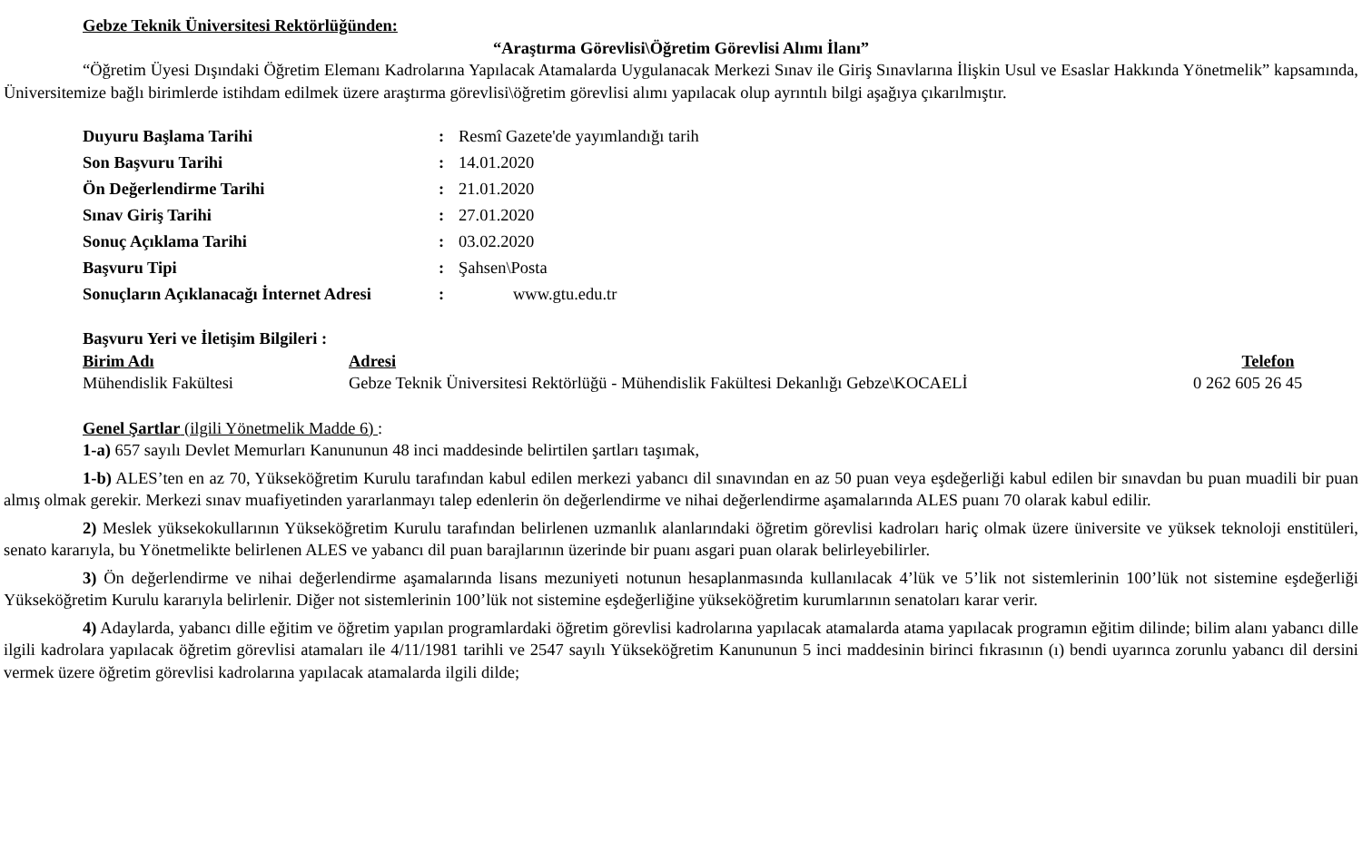Gebze Teknik Üniversitesi Rektörlüğünden:
“Araştırma Görevlisi\Öğretim Görevlisi Alımı İlanı”
“Öğretim Üyesi Dışındaki Öğretim Elemanı Kadrolarına Yapılacak Atamalarda Uygulanacak Merkezi Sınav ile Giriş Sınavlarına İlişkin Usul ve Esaslar Hakkında Yönetmelik” kapsamında, Üniversitemize bağlı birimlerde istihdam edilmek üzere araştırma görevlisi\öğretim görevlisi alımı yapılacak olup ayrıntılı bilgi aşağıya çıkarılmıştır.
| Duyuru Başlama Tarihi | : | Resmî Gazete'de yayımlandığı tarih |
| Son Başvuru Tarihi | : | 14.01.2020 |
| Ön Değerlendirme Tarihi | : | 21.01.2020 |
| Sınav Giriş Tarihi | : | 27.01.2020 |
| Sonuç Açıklama Tarihi | : | 03.02.2020 |
| Başvuru Tipi | : | Şahsen\Posta |
| Sonuçların Açıklanacağı İnternet Adresi | : | www.gtu.edu.tr |
Başvuru Yeri ve İletişim Bilgileri :
| Birim Adı | Adresi | Telefon |
| Mühendislik Fakültesi | Gebze Teknik Üniversitesi Rektörlüğü - Mühendislik Fakültesi Dekanlığı Gebze\KOCAELİ | 0 262 605 26 45 |
Genel Şartlar (ilgili Yönetmelik Madde 6) :
1-a) 657 sayılı Devlet Memurları Kanununun 48 inci maddesinde belirtilen şartları taşımak,
1-b) ALES’ten en az 70, Yükseköğretim Kurulu tarafından kabul edilen merkezi yabancı dil sınavından en az 50 puan veya eşdeğerliği kabul edilen bir sınavdan bu puan muadili bir puan almış olmak gerekir. Merkezi sınav muafiyetinden yararlanmayı talep edenlerin ön değerlendirme ve nihai değerlendirme aşamalarında ALES puanı 70 olarak kabul edilir.
2) Meslek yüksekokullarının Yükseköğretim Kurulu tarafından belirlenen uzmanlık alanlarındaki öğretim görevlisi kadroları hariç olmak üzere üniversite ve yüksek teknoloji enstitüleri, senato kararıyla, bu Yönetmelikte belirlenen ALES ve yabancı dil puan barajlarının üzerinde bir puanı asgari puan olarak belirleyebilirler.
3) Ön değerlendirme ve nihai değerlendirme aşamalarında lisans mezuniyeti notunun hesaplanmasında kullanılacak 4’lük ve 5’lik not sistemlerinin 100’lük not sistemine eşdeğerliği Yükseköğretim Kurulu kararıyla belirlenir. Diğer not sistemlerinin 100’lük not sistemine eşdeğerliğine yükseköğretim kurumlarının senatoları karar verir.
4) Adaylarda, yabancı dille eğitim ve öğretim yapılan programlardaki öğretim görevlisi kadrolarına yapılacak atamalarda atama yapılacak programın eğitim dilinde; bilim alanı yabancı dille ilgili kadrolara yapılacak öğretim görevlisi atamaları ile 4/11/1981 tarihli ve 2547 sayılı Yükseköğretim Kanununun 5 inci maddesinin birinci fıkrasının (ı) bendi uyarınca zorunlu yabancı dil dersini vermek üzere öğretim görevlisi kadrolarına yapılacak atamalarda ilgili dilde;